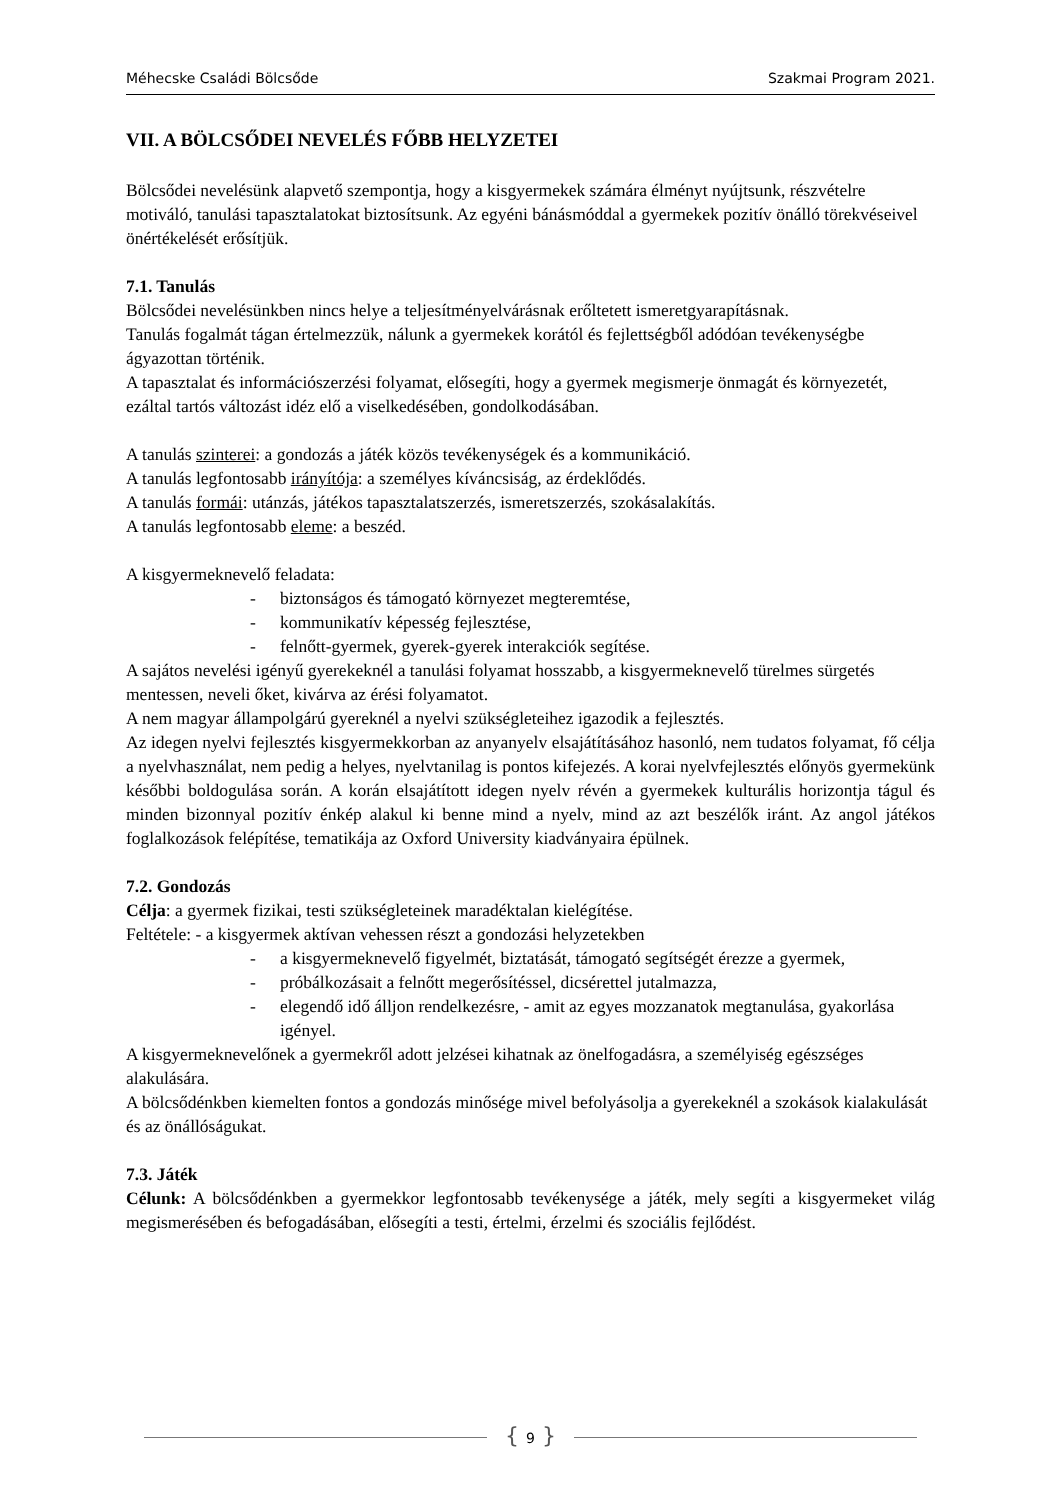Méhecske Családi Bölcsőde Szakmai Program 2021.
VII. A BÖLCSŐDEI NEVELÉS FŐBB HELYZETEI
Bölcsődei nevelésünk alapvető szempontja, hogy a kisgyermekek számára élményt nyújtsunk, részvételre motiváló, tanulási tapasztalatokat biztosítsunk. Az egyéni bánásmóddal a gyermekek pozitív önálló törekvéseivel önértékelését erősítjük.
7.1. Tanulás
Bölcsődei nevelésünkben nincs helye a teljesítményelvárásnak erőltetett ismeretgyarapításnak.
Tanulás fogalmát tágan értelmezzük, nálunk a gyermekek korától és fejlettségből adódóan tevékenységbe ágyazottan történik.
A tapasztalat és információszerzési folyamat, elősegíti, hogy a gyermek megismerje önmagát és környezetét, ezáltal tartós változást idéz elő a viselkedésében, gondolkodásában.
A tanulás szinterei: a gondozás a játék közös tevékenységek és a kommunikáció.
A tanulás legfontosabb irányítója: a személyes kíváncsiság, az érdeklődés.
A tanulás formái: utánzás, játékos tapasztalatszerzés, ismeretszerzés, szokásalakítás.
A tanulás legfontosabb eleme: a beszéd.
A kisgyermeknevelő feladata:
- biztonságos és támogató környezet megteremtése,
- kommunikatív képesség fejlesztése,
- felnőtt-gyermek, gyerek-gyerek interakciók segítése.
A sajátos nevelési igényű gyerekeknél a tanulási folyamat hosszabb, a kisgyermeknevelő türelmes sürgetés mentessen, neveli őket, kivárva az érési folyamatot.
A nem magyar állampolgárú gyereknél a nyelvi szükségleteihez igazodik a fejlesztés.
Az idegen nyelvi fejlesztés kisgyermekkorban az anyanyelv elsajátításához hasonló, nem tudatos folyamat, fő célja a nyelvhasználat, nem pedig a helyes, nyelvtanilag is pontos kifejezés. A korai nyelvfejlesztés előnyös gyermekünk későbbi boldogulása során. A korán elsajátított idegen nyelv révén a gyermekek kulturális horizontja tágul és minden bizonnyal pozitív énkép alakul ki benne mind a nyelv, mind az azt beszélők iránt. Az angol játékos foglalkozások felépítése, tematikája az Oxford University kiadványaira épülnek.
7.2. Gondozás
Célja: a gyermek fizikai, testi szükségleteinek maradéktalan kielégítése.
Feltétele: - a kisgyermek aktívan vehessen részt a gondozási helyzetekben
- a kisgyermeknevelő figyelmét, biztatását, támogató segítségét érezze a gyermek,
- próbálkozásait a felnőtt megerősítéssel, dicsérettel jutalmazza,
- elegendő idő álljon rendelkezésre, - amit az egyes mozzanatok megtanulása, gyakorlása igényel.
A kisgyermeknevelőnek a gyermekről adott jelzései kihatnak az önelfogadásra, a személyiség egészséges alakulására.
A bölcsődénkben kiemelten fontos a gondozás minősége mivel befolyásolja a gyerekeknél a szokások kialakulását és az önállóságukat.
7.3. Játék
Célunk: A bölcsődénkben a gyermekkor legfontosabb tevékenysége a játék, mely segíti a kisgyermeket világ megismerésében és befogadásában, elősegíti a testi, értelmi, érzelmi és szociális fejlődést.
{ 9 }